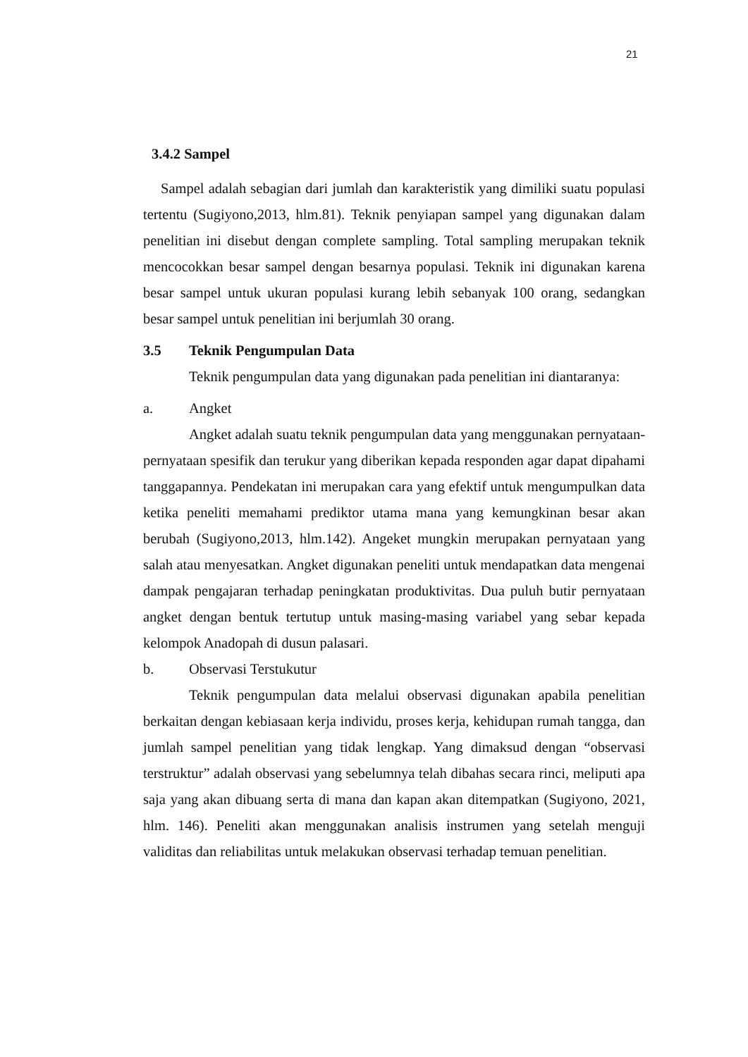21
3.4.2 Sampel
Sampel adalah sebagian dari jumlah dan karakteristik yang dimiliki suatu populasi tertentu (Sugiyono,2013, hlm.81). Teknik penyiapan sampel yang digunakan dalam penelitian ini disebut dengan complete sampling. Total sampling merupakan teknik mencocokkan besar sampel dengan besarnya populasi. Teknik ini digunakan karena besar sampel untuk ukuran populasi kurang lebih sebanyak 100 orang, sedangkan besar sampel untuk penelitian ini berjumlah 30 orang.
3.5 Teknik Pengumpulan Data
Teknik pengumpulan data yang digunakan pada penelitian ini diantaranya:
a. Angket
Angket adalah suatu teknik pengumpulan data yang menggunakan pernyataan-pernyataan spesifik dan terukur yang diberikan kepada responden agar dapat dipahami tanggapannya. Pendekatan ini merupakan cara yang efektif untuk mengumpulkan data ketika peneliti memahami prediktor utama mana yang kemungkinan besar akan berubah (Sugiyono,2013, hlm.142). Angeket mungkin merupakan pernyataan yang salah atau menyesatkan. Angket digunakan peneliti untuk mendapatkan data mengenai dampak pengajaran terhadap peningkatan produktivitas. Dua puluh butir pernyataan angket dengan bentuk tertutup untuk masing-masing variabel yang sebar kepada kelompok Anadopah di dusun palasari.
b. Observasi Terstukutur
Teknik pengumpulan data melalui observasi digunakan apabila penelitian berkaitan dengan kebiasaan kerja individu, proses kerja, kehidupan rumah tangga, dan jumlah sampel penelitian yang tidak lengkap. Yang dimaksud dengan “observasi terstruktur” adalah observasi yang sebelumnya telah dibahas secara rinci, meliputi apa saja yang akan dibuang serta di mana dan kapan akan ditempatkan (Sugiyono, 2021, hlm. 146). Peneliti akan menggunakan analisis instrumen yang setelah menguji validitas dan reliabilitas untuk melakukan observasi terhadap temuan penelitian.